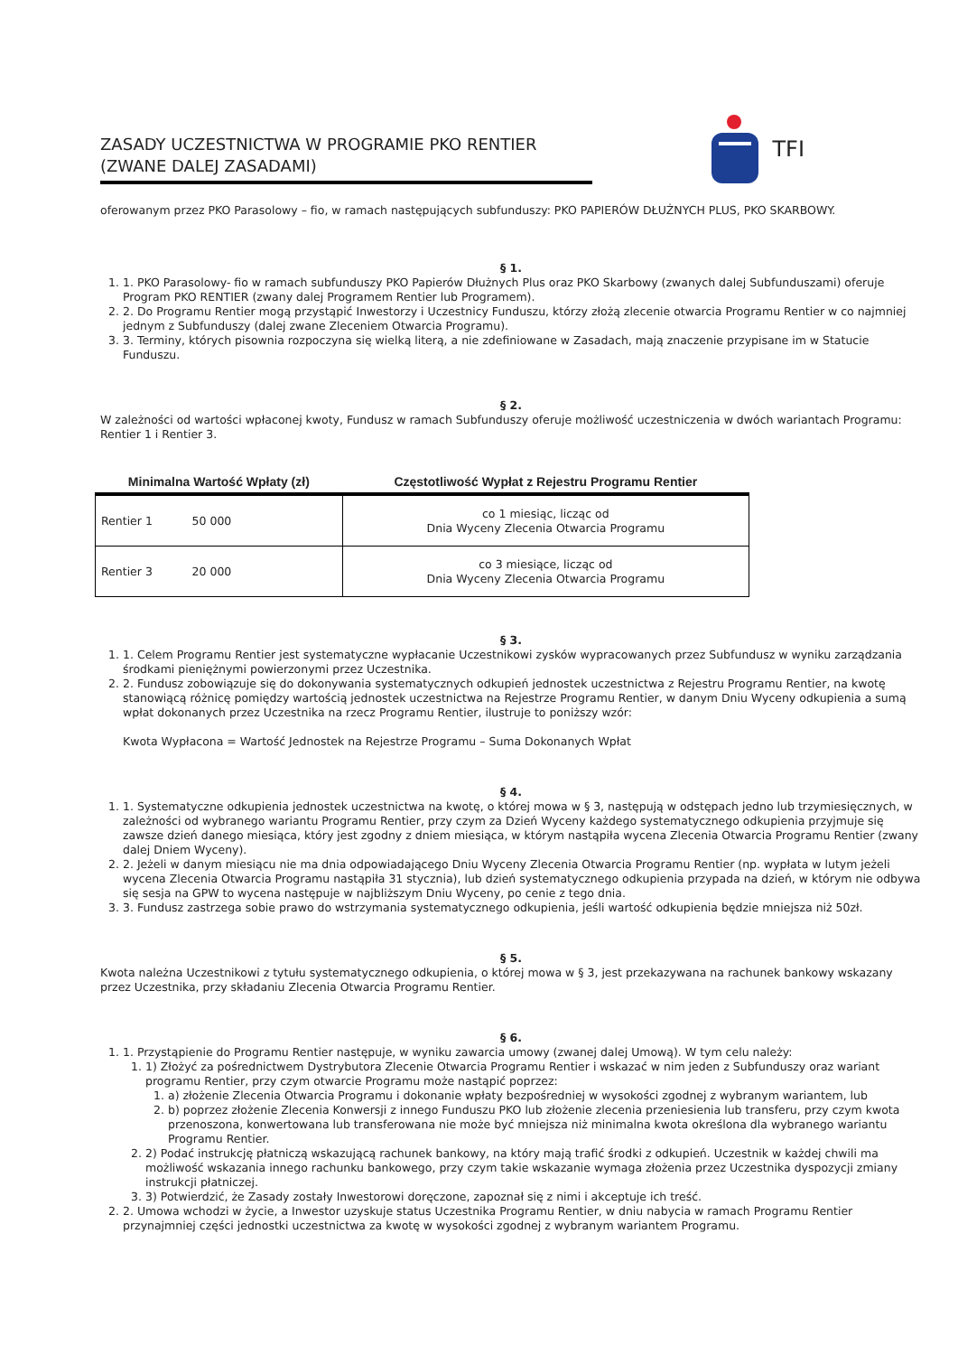ZASADY UCZESTNICTWA W PROGRAMIE PKO RENTIER (ZWANE DALEJ ZASADAMI)
TFI
oferowanym przez PKO Parasolowy – fio, w ramach następujących subfunduszy: PKO PAPIERÓW DŁUŻNYCH PLUS, PKO SKARBOWY.
§ 1.
1. 1. PKO Parasolowy- fio w ramach subfunduszy PKO Papierów Dłużnych Plus oraz PKO Skarbowy (zwanych dalej Subfunduszami) oferuje Program PKO RENTIER (zwany dalej Programem Rentier lub Programem).
2. 2. Do Programu Rentier mogą przystąpić Inwestorzy i Uczestnicy Funduszu, którzy złożą zlecenie otwarcia Programu Rentier w co najmniej jednym z Subfunduszy (dalej zwane Zleceniem Otwarcia Programu).
3. 3. Terminy, których pisownia rozpoczyna się wielką literą, a nie zdefiniowane w Zasadach, mają znaczenie przypisane im w Statucie Funduszu.
§ 2.
W zależności od wartości wpłaconej kwoty, Fundusz w ramach Subfunduszy oferuje możliwość uczestniczenia w dwóch wariantach Programu: Rentier 1 i Rentier 3.
| Minimalna Wartość Wpłaty (zł) | Częstotliwość Wypłat z Rejestru Programu Rentier |
| --- | --- |
| Rentier 1 50 000 | co 1 miesiąc, licząc od Dnia Wyceny Zlecenia Otwarcia Programu |
| Rentier 3 20 000 | co 3 miesiące, licząc od Dnia Wyceny Zlecenia Otwarcia Programu |
§ 3.
1. 1. Celem Programu Rentier jest systematyczne wypłacanie Uczestnikowi zysków wypracowanych przez Subfundusz w wyniku zarządzania środkami pieniężnymi powierzonymi przez Uczestnika.
2. 2. Fundusz zobowiązuje się do dokonywania systematycznych odkupień jednostek uczestnictwa z Rejestru Programu Rentier, na kwotę stanowiącą różnicę pomiędzy wartością jednostek uczestnictwa na Rejestrze Programu Rentier, w danym Dniu Wyceny odkupienia a sumą wpłat dokonanych przez Uczestnika na rzecz Programu Rentier, ilustruje to poniższy wzór:
Kwota Wypłacona = Wartość Jednostek na Rejestrze Programu – Suma Dokonanych Wpłat
§ 4.
1. 1. Systematyczne odkupienia jednostek uczestnictwa na kwotę, o której mowa w § 3, następują w odstępach jedno lub trzymiesięcznych, w zależności od wybranego wariantu Programu Rentier, przy czym za Dzień Wyceny każdego systematycznego odkupienia przyjmuje się zawsze dzień danego miesiąca, który jest zgodny z dniem miesiąca, w którym nastąpiła wycena Zlecenia Otwarcia Programu Rentier (zwany dalej Dniem Wyceny).
2. 2. Jeżeli w danym miesiącu nie ma dnia odpowiadającego Dniu Wyceny Zlecenia Otwarcia Programu Rentier (np. wypłata w lutym jeżeli wycena Zlecenia Otwarcia Programu nastąpiła 31 stycznia), lub dzień systematycznego odkupienia przypada na dzień, w którym nie odbywa się sesja na GPW to wycena następuje w najbliższym Dniu Wyceny, po cenie z tego dnia.
3. 3. Fundusz zastrzega sobie prawo do wstrzymania systematycznego odkupienia, jeśli wartość odkupienia będzie mniejsza niż 50zł.
§ 5.
Kwota należna Uczestnikowi z tytułu systematycznego odkupienia, o której mowa w § 3, jest przekazywana na rachunek bankowy wskazany przez Uczestnika, przy składaniu Zlecenia Otwarcia Programu Rentier.
§ 6.
1. 1. Przystąpienie do Programu Rentier następuje, w wyniku zawarcia umowy (zwanej dalej Umową). W tym celu należy:
1. 1) Złożyć za pośrednictwem Dystrybutora Zlecenie Otwarcia Programu Rentier i wskazać w nim jeden z Subfunduszy oraz wariant programu Rentier, przy czym otwarcie Programu może nastąpić poprzez:
1. a) złożenie Zlecenia Otwarcia Programu i dokonanie wpłaty bezpośredniej w wysokości zgodnej z wybranym wariantem, lub
2. b) poprzez złożenie Zlecenia Konwersji z innego Funduszu PKO lub złożenie zlecenia przeniesienia lub transferu, przy czym kwota przenoszona, konwertowana lub transferowana nie może być mniejsza niż minimalna kwota określona dla wybranego wariantu Programu Rentier.
2. 2) Podać instrukcję płatniczą wskazującą rachunek bankowy, na który mają trafić środki z odkupień. Uczestnik w każdej chwili ma możliwość wskazania innego rachunku bankowego, przy czym takie wskazanie wymaga złożenia przez Uczestnika dyspozycji zmiany instrukcji płatniczej.
3. 3) Potwierdzić, że Zasady zostały Inwestorowi doręczone, zapoznał się z nimi i akceptuje ich treść.
2. 2. Umowa wchodzi w życie, a Inwestor uzyskuje status Uczestnika Programu Rentier, w dniu nabycia w ramach Programu Rentier przynajmniej części jednostki uczestnictwa za kwotę w wysokości zgodnej z wybranym wariantem Programu.